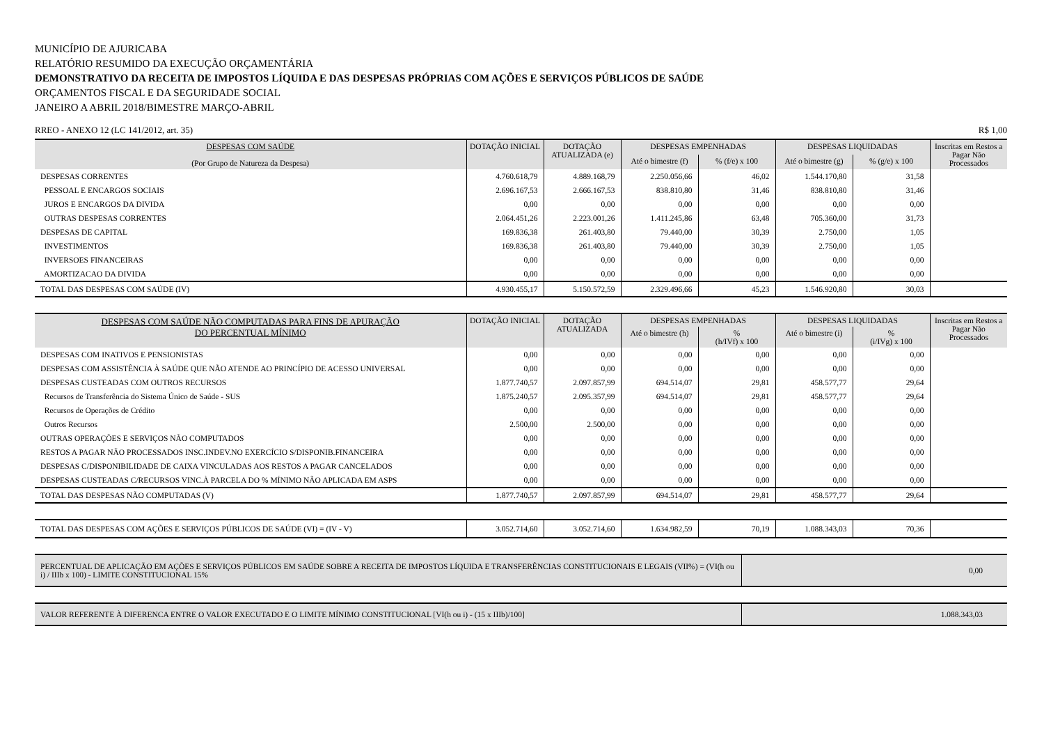MUNICÍPIO DE AJURICABA
RELATÓRIO RESUMIDO DA EXECUÇÃO ORÇAMENTÁRIA
DEMONSTRATIVO DA RECEITA DE IMPOSTOS LÍQUIDA E DAS DESPESAS PRÓPRIAS COM AÇÕES E SERVIÇOS PÚBLICOS DE SAÚDE
ORÇAMENTOS FISCAL E DA SEGURIDADE SOCIAL
JANEIRO A ABRIL 2018/BIMESTRE MARÇO-ABRIL
RREO - ANEXO 12 (LC 141/2012, art. 35) R$ 1,00
| DESPESAS COM SAÚDE (Por Grupo de Natureza da Despesa) | DOTAÇÃO INICIAL | DOTAÇÃO ATUALIZADA (e) | DESPESAS EMPENHADAS | | DESPESAS LIQUIDADAS | | Inscritas em Restos a Pagar Não Processados |
| --- | --- | --- | --- | --- | --- | --- | --- |
| | | | Até o bimestre (f) | % (f/e) x 100 | Até o bimestre (g) | % (g/e) x 100 | |
| DESPESAS CORRENTES | 4.760.618,79 | 4.889.168,79 | 2.250.056,66 | 46,02 | 1.544.170,80 | 31,58 | |
| PESSOAL E ENCARGOS SOCIAIS | 2.696.167,53 | 2.666.167,53 | 838.810,80 | 31,46 | 838.810,80 | 31,46 | |
| JUROS E ENCARGOS DA DIVIDA | 0,00 | 0,00 | 0,00 | 0,00 | 0,00 | 0,00 | |
| OUTRAS DESPESAS CORRENTES | 2.064.451,26 | 2.223.001,26 | 1.411.245,86 | 63,48 | 705.360,00 | 31,73 | |
| DESPESAS DE CAPITAL | 169.836,38 | 261.403,80 | 79.440,00 | 30,39 | 2.750,00 | 1,05 | |
| INVESTIMENTOS | 169.836,38 | 261.403,80 | 79.440,00 | 30,39 | 2.750,00 | 1,05 | |
| INVERSOES FINANCEIRAS | 0,00 | 0,00 | 0,00 | 0,00 | 0,00 | 0,00 | |
| AMORTIZACAO DA DIVIDA | 0,00 | 0,00 | 0,00 | 0,00 | 0,00 | 0,00 | |
| TOTAL DAS DESPESAS COM SAÚDE (IV) | 4.930.455,17 | 5.150.572,59 | 2.329.496,66 | 45,23 | 1.546.920,80 | 30,03 | |
| DESPESAS COM SAÚDE NÃO COMPUTADAS PARA FINS DE APURAÇÃO DO PERCENTUAL MÍNIMO | DOTAÇÃO INICIAL | DOTAÇÃO ATUALIZADA | DESPESAS EMPENHADAS | | DESPESAS LIQUIDADAS | | Inscritas em Restos a Pagar Não Processados |
| --- | --- | --- | --- | --- | --- | --- | --- |
| | | | Até o bimestre (h) | % (h/IVf) x 100 | Até o bimestre (i) | % (i/IVg) x 100 | |
| DESPESAS COM INATIVOS E PENSIONISTAS | 0,00 | 0,00 | 0,00 | 0,00 | 0,00 | 0,00 | |
| DESPESAS COM ASSISTÊNCIA À SAÚDE QUE NÃO ATENDE AO PRINCÍPIO DE ACESSO UNIVERSAL | 0,00 | 0,00 | 0,00 | 0,00 | 0,00 | 0,00 | |
| DESPESAS CUSTEADAS COM OUTROS RECURSOS | 1.877.740,57 | 2.097.857,99 | 694.514,07 | 29,81 | 458.577,77 | 29,64 | |
| Recursos de Transferência do Sistema Único de Saúde - SUS | 1.875.240,57 | 2.095.357,99 | 694.514,07 | 29,81 | 458.577,77 | 29,64 | |
| Recursos de Operações de Crédito | 0,00 | 0,00 | 0,00 | 0,00 | 0,00 | 0,00 | |
| Outros Recursos | 2.500,00 | 2.500,00 | 0,00 | 0,00 | 0,00 | 0,00 | |
| OUTRAS OPERAÇÕES E SERVIÇOS NÃO COMPUTADOS | 0,00 | 0,00 | 0,00 | 0,00 | 0,00 | 0,00 | |
| RESTOS A PAGAR NÃO PROCESSADOS INSC.INDEV.NO EXERCÍCIO S/DISPONIB.FINANCEIRA | 0,00 | 0,00 | 0,00 | 0,00 | 0,00 | 0,00 | |
| DESPESAS C/DISPONIBILIDADE DE CAIXA VINCULADAS AOS RESTOS A PAGAR CANCELADOS | 0,00 | 0,00 | 0,00 | 0,00 | 0,00 | 0,00 | |
| DESPESAS CUSTEADAS C/RECURSOS VINC.À PARCELA DO % MÍNIMO NÃO APLICADA EM ASPS | 0,00 | 0,00 | 0,00 | 0,00 | 0,00 | 0,00 | |
| TOTAL DAS DESPESAS NÃO COMPUTADAS (V) | 1.877.740,57 | 2.097.857,99 | 694.514,07 | 29,81 | 458.577,77 | 29,64 | |
| TOTAL DAS DESPESAS COM AÇÕES E SERVIÇOS PÚBLICOS DE SAÚDE (VI) = (IV - V) | 3.052.714,60 | 3.052.714,60 | 1.634.982,59 | 70,19 | 1.088.343,03 | 70,36 | |
| PERCENTUAL DE APLICAÇÃO EM AÇÕES E SERVIÇOS PÚBLICOS EM SAÚDE SOBRE A RECEITA DE IMPOSTOS LÍQUIDA E TRANSFERÊNCIAS CONSTITUCIONAIS E LEGAIS (VII%) = (VI(h ou i) / IIIb x 100) - LIMITE CONSTITUCIONAL 15% | 0,00 |
| VALOR REFERENTE À DIFERENCA ENTRE O VALOR EXECUTADO E O LIMITE MÍNIMO CONSTITUCIONAL [VI(h ou i) - (15 x IIIb)/100] | 1.088.343,03 |